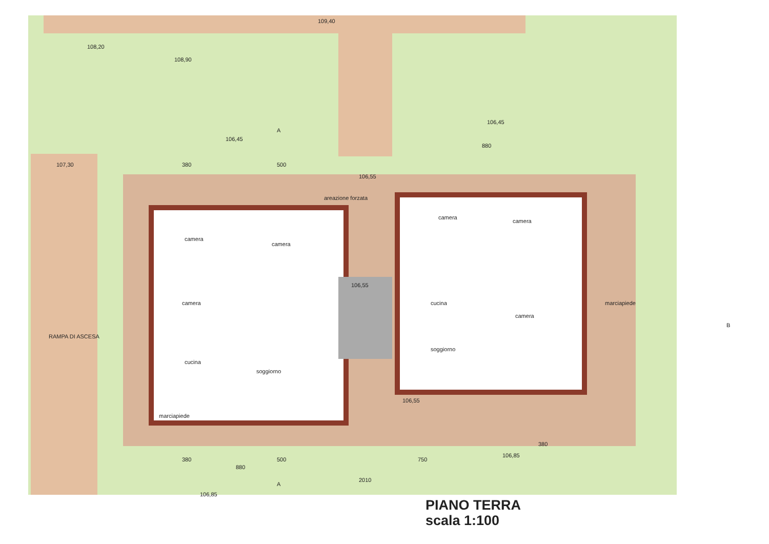109,40
108,20
108,90
106,45
106,45
107,30
106,55
380 500
880
areazione forzata
camera
camera
camera
camera
camera
camera
cucina
cucina
soggiorno
soggiorno
106,55
marciapiede
marciapiede
RAMPA DI ASCESA
106,55
106,85
106,85
A
A
B
380 500 750
880
2010
380
PIANO TERRA
scala 1:100